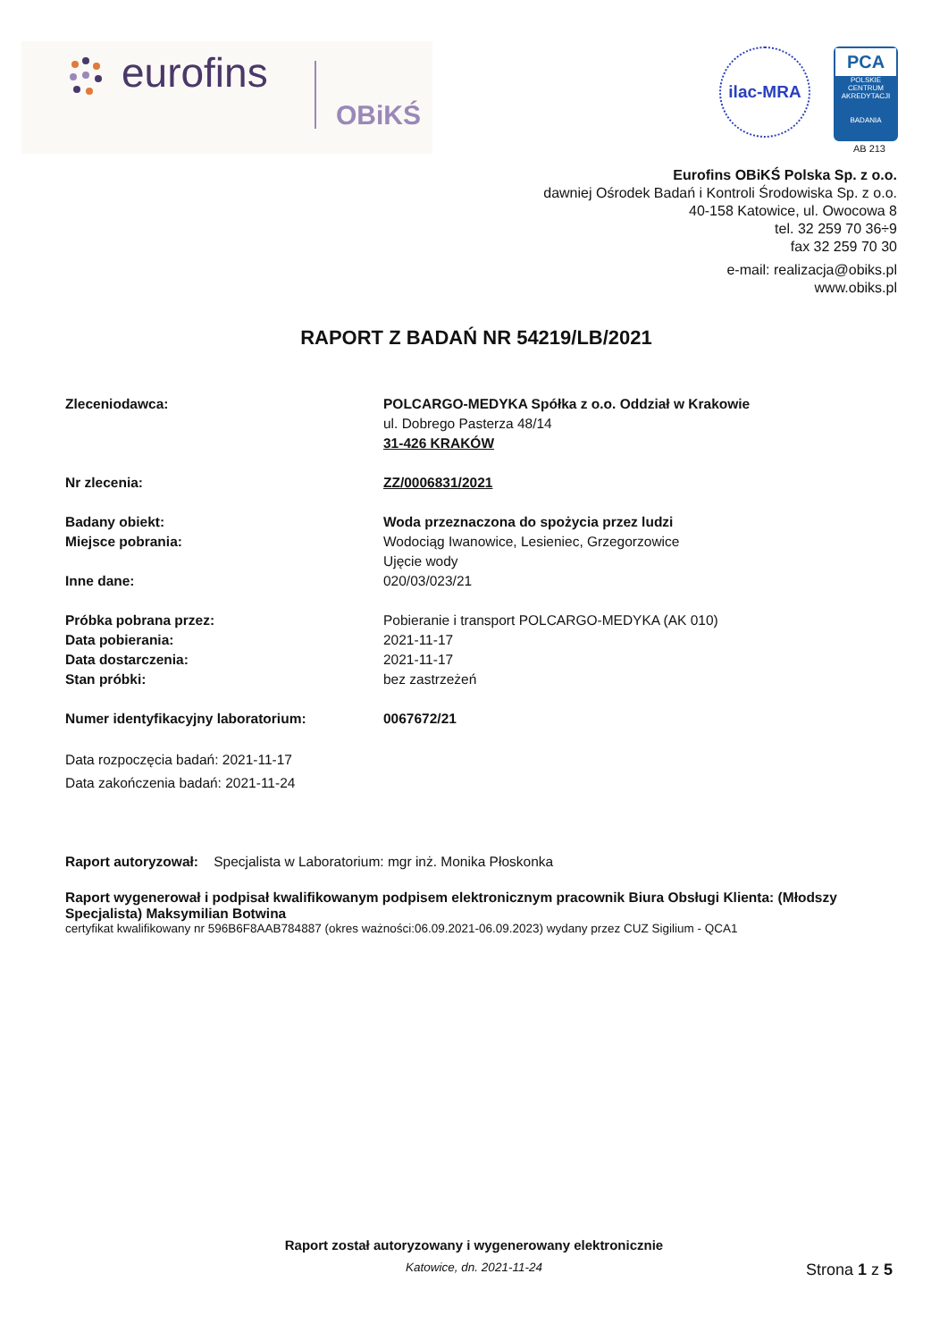eurofins
OBiKŚ
ilac-MRA
PCA
POLSKIE CENTRUM AKREDYTACJI
BADANIA
AB 213
Eurofins OBiKŚ Polska Sp. z o.o.
dawniej Ośrodek Badań i Kontroli Środowiska Sp. z o.o.
40-158 Katowice, ul. Owocowa 8
tel. 32 259 70 36÷9
fax 32 259 70 30
e-mail: realizacja@obiks.pl
www.obiks.pl
RAPORT Z BADAŃ NR 54219/LB/2021
Zleceniodawca: POLCARGO-MEDYKA Spółka z o.o. Oddział w Krakowie
ul. Dobrego Pasterza 48/14
31-426 KRAKÓW
Nr zlecenia: ZZ/0006831/2021
Badany obiekt: Woda przeznaczona do spożycia przez ludzi
Miejsce pobrania: Wodociąg Iwanowice, Lesieniec, Grzegorzowice
Ujęcie wody
Inne dane: 020/03/023/21
Próbka pobrana przez: Pobieranie i transport POLCARGO-MEDYKA (AK 010)
Data pobierania: 2021-11-17
Data dostarczenia: 2021-11-17
Stan próbki: bez zastrzeżeń
Numer identyfikacyjny laboratorium: 0067672/21
Data rozpoczęcia badań: 2021-11-17
Data zakończenia badań: 2021-11-24
Raport autoryzował: Specjalista w Laboratorium: mgr inż. Monika Płoskonka
Raport wygenerował i podpisał kwalifikowanym podpisem elektronicznym pracownik Biura Obsługi Klienta: (Młodszy Specjalista) Maksymilian Botwina
certyfikat kwalifikowany nr 596B6F8AAB784887 (okres ważności:06.09.2021-06.09.2023) wydany przez CUZ Sigilium - QCA1
Raport został autoryzowany i wygenerowany elektronicznie
Katowice, dn. 2021-11-24
Strona 1 z 5